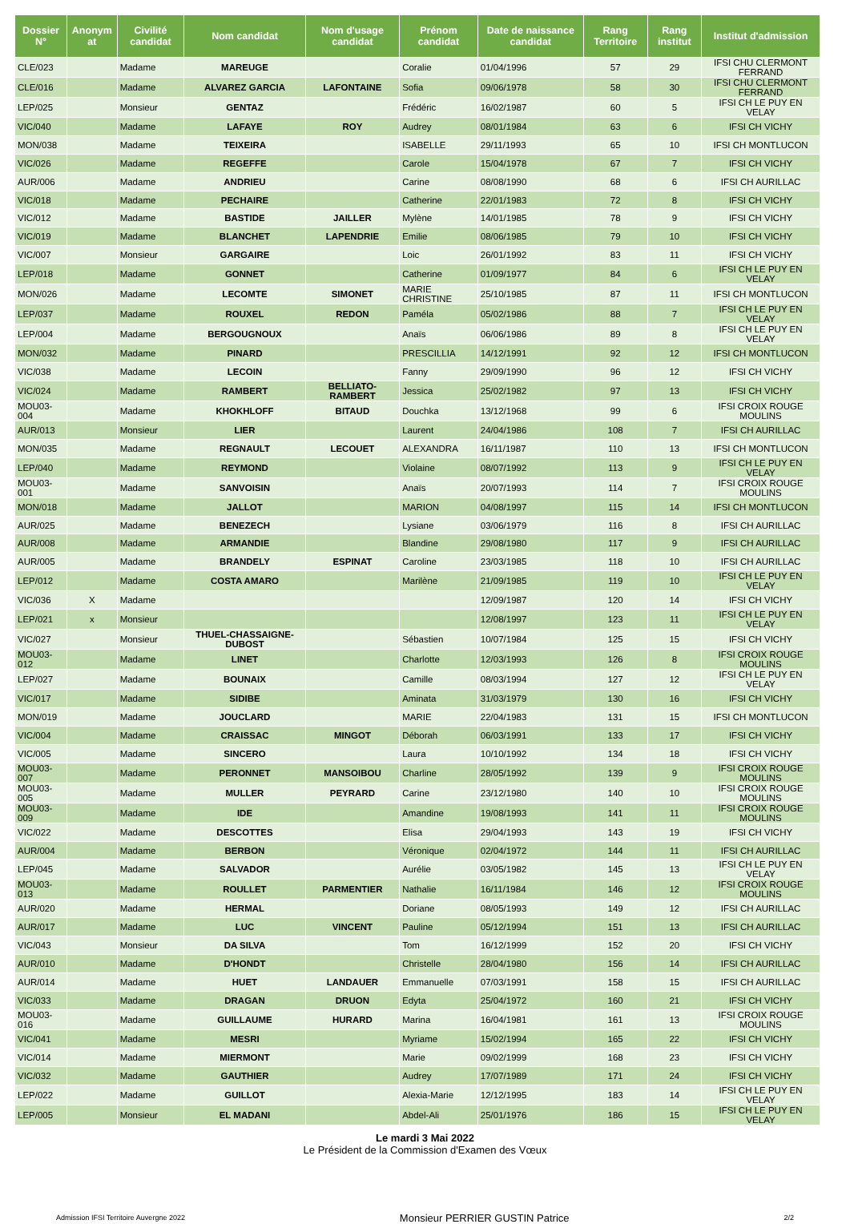| Dossier N° | Anonym at | Civilité candidat | Nom candidat | Nom d'usage candidat | Prénom candidat | Date de naissance candidat | Rang Territoire | Rang institut | Institut d'admission |
| --- | --- | --- | --- | --- | --- | --- | --- | --- | --- |
| CLE/023 | | Madame | MAREUGE | | Coralie | 01/04/1996 | 57 | 29 | IFSI CHU CLERMONT FERRAND |
| CLE/016 | | Madame | ALVAREZ GARCIA | LAFONTAINE | Sofia | 09/06/1978 | 58 | 30 | IFSI CHU CLERMONT FERRAND |
| LEP/025 | | Monsieur | GENTAZ | | Frédéric | 16/02/1987 | 60 | 5 | IFSI CH LE PUY EN VELAY |
| VIC/040 | | Madame | LAFAYE | ROY | Audrey | 08/01/1984 | 63 | 6 | IFSI CH VICHY |
| MON/038 | | Madame | TEIXEIRA | | ISABELLE | 29/11/1993 | 65 | 10 | IFSI CH MONTLUCON |
| VIC/026 | | Madame | REGEFFE | | Carole | 15/04/1978 | 67 | 7 | IFSI CH VICHY |
| AUR/006 | | Madame | ANDRIEU | | Carine | 08/08/1990 | 68 | 6 | IFSI CH AURILLAC |
| VIC/018 | | Madame | PECHAIRE | | Catherine | 22/01/1983 | 72 | 8 | IFSI CH VICHY |
| VIC/012 | | Madame | BASTIDE | JAILLER | Mylène | 14/01/1985 | 78 | 9 | IFSI CH VICHY |
| VIC/019 | | Madame | BLANCHET | LAPENDRIE | Emilie | 08/06/1985 | 79 | 10 | IFSI CH VICHY |
| VIC/007 | | Monsieur | GARGAIRE | | Loic | 26/01/1992 | 83 | 11 | IFSI CH VICHY |
| LEP/018 | | Madame | GONNET | | Catherine | 01/09/1977 | 84 | 6 | IFSI CH LE PUY EN VELAY |
| MON/026 | | Madame | LECOMTE | SIMONET | MARIE CHRISTINE | 25/10/1985 | 87 | 11 | IFSI CH MONTLUCON |
| LEP/037 | | Madame | ROUXEL | REDON | Paméla | 05/02/1986 | 88 | 7 | IFSI CH LE PUY EN VELAY |
| LEP/004 | | Madame | BERGOUGNOUX | | Anaïs | 06/06/1986 | 89 | 8 | IFSI CH LE PUY EN VELAY |
| MON/032 | | Madame | PINARD | | PRESCILLIA | 14/12/1991 | 92 | 12 | IFSI CH MONTLUCON |
| VIC/038 | | Madame | LECOIN | | Fanny | 29/09/1990 | 96 | 12 | IFSI CH VICHY |
| VIC/024 | | Madame | RAMBERT | BELLIATO-RAMBERT | Jessica | 25/02/1982 | 97 | 13 | IFSI CH VICHY |
| MOU03-004 | | Madame | KHOKHLOFF | BITAUD | Douchka | 13/12/1968 | 99 | 6 | IFSI CROIX ROUGE MOULINS |
| AUR/013 | | Monsieur | LIER | | Laurent | 24/04/1986 | 108 | 7 | IFSI CH AURILLAC |
| MON/035 | | Madame | REGNAULT | LECOUET | ALEXANDRA | 16/11/1987 | 110 | 13 | IFSI CH MONTLUCON |
| LEP/040 | | Madame | REYMOND | | Violaine | 08/07/1992 | 113 | 9 | IFSI CH LE PUY EN VELAY |
| MOU03-001 | | Madame | SANVOISIN | | Anaïs | 20/07/1993 | 114 | 7 | IFSI CROIX ROUGE MOULINS |
| MON/018 | | Madame | JALLOT | | MARION | 04/08/1997 | 115 | 14 | IFSI CH MONTLUCON |
| AUR/025 | | Madame | BENEZECH | | Lysiane | 03/06/1979 | 116 | 8 | IFSI CH AURILLAC |
| AUR/008 | | Madame | ARMANDIE | | Blandine | 29/08/1980 | 117 | 9 | IFSI CH AURILLAC |
| AUR/005 | | Madame | BRANDELY | ESPINAT | Caroline | 23/03/1985 | 118 | 10 | IFSI CH AURILLAC |
| LEP/012 | | Madame | COSTA AMARO | | Marilène | 21/09/1985 | 119 | 10 | IFSI CH LE PUY EN VELAY |
| VIC/036 | X | Madame | | | | 12/09/1987 | 120 | 14 | IFSI CH VICHY |
| LEP/021 | x | Monsieur | | | | 12/08/1997 | 123 | 11 | IFSI CH LE PUY EN VELAY |
| VIC/027 | | Monsieur | THUEL-CHASSAIGNE-DUBOST | | Sébastien | 10/07/1984 | 125 | 15 | IFSI CH VICHY |
| MOU03-012 | | Madame | LINET | | Charlotte | 12/03/1993 | 126 | 8 | IFSI CROIX ROUGE MOULINS |
| LEP/027 | | Madame | BOUNAIX | | Camille | 08/03/1994 | 127 | 12 | IFSI CH LE PUY EN VELAY |
| VIC/017 | | Madame | SIDIBE | | Aminata | 31/03/1979 | 130 | 16 | IFSI CH VICHY |
| MON/019 | | Madame | JOUCLARD | | MARIE | 22/04/1983 | 131 | 15 | IFSI CH MONTLUCON |
| VIC/004 | | Madame | CRAISSAC | MINGOT | Déborah | 06/03/1991 | 133 | 17 | IFSI CH VICHY |
| VIC/005 | | Madame | SINCERO | | Laura | 10/10/1992 | 134 | 18 | IFSI CH VICHY |
| MOU03-007 | | Madame | PERONNET | MANSOIBOU | Charline | 28/05/1992 | 139 | 9 | IFSI CROIX ROUGE MOULINS |
| MOU03-005 | | Madame | MULLER | PEYRARD | Carine | 23/12/1980 | 140 | 10 | IFSI CROIX ROUGE MOULINS |
| MOU03-009 | | Madame | IDE | | Amandine | 19/08/1993 | 141 | 11 | IFSI CROIX ROUGE MOULINS |
| VIC/022 | | Madame | DESCOTTES | | Elisa | 29/04/1993 | 143 | 19 | IFSI CH VICHY |
| AUR/004 | | Madame | BERBON | | Véronique | 02/04/1972 | 144 | 11 | IFSI CH AURILLAC |
| LEP/045 | | Madame | SALVADOR | | Aurélie | 03/05/1982 | 145 | 13 | IFSI CH LE PUY EN VELAY |
| MOU03-013 | | Madame | ROULLET | PARMENTIER | Nathalie | 16/11/1984 | 146 | 12 | IFSI CROIX ROUGE MOULINS |
| AUR/020 | | Madame | HERMAL | | Doriane | 08/05/1993 | 149 | 12 | IFSI CH AURILLAC |
| AUR/017 | | Madame | LUC | VINCENT | Pauline | 05/12/1994 | 151 | 13 | IFSI CH AURILLAC |
| VIC/043 | | Monsieur | DA SILVA | | Tom | 16/12/1999 | 152 | 20 | IFSI CH VICHY |
| AUR/010 | | Madame | D'HONDT | | Christelle | 28/04/1980 | 156 | 14 | IFSI CH AURILLAC |
| AUR/014 | | Madame | HUET | LANDAUER | Emmanuelle | 07/03/1991 | 158 | 15 | IFSI CH AURILLAC |
| VIC/033 | | Madame | DRAGAN | DRUON | Edyta | 25/04/1972 | 160 | 21 | IFSI CH VICHY |
| MOU03-016 | | Madame | GUILLAUME | HURARD | Marina | 16/04/1981 | 161 | 13 | IFSI CROIX ROUGE MOULINS |
| VIC/041 | | Madame | MESRI | | Myriame | 15/02/1994 | 165 | 22 | IFSI CH VICHY |
| VIC/014 | | Madame | MIERMONT | | Marie | 09/02/1999 | 168 | 23 | IFSI CH VICHY |
| VIC/032 | | Madame | GAUTHIER | | Audrey | 17/07/1989 | 171 | 24 | IFSI CH VICHY |
| LEP/022 | | Madame | GUILLOT | | Alexia-Marie | 12/12/1995 | 183 | 14 | IFSI CH LE PUY EN VELAY |
| LEP/005 | | Monsieur | EL MADANI | | Abdel-Ali | 25/01/1976 | 186 | 15 | IFSI CH LE PUY EN VELAY |
Le mardi 3 Mai 2022
Le Président de la Commission d'Examen des Vœux
Admission IFSI Territoire Auvergne 2022 Monsieur PERRIER GUSTIN Patrice 2/2